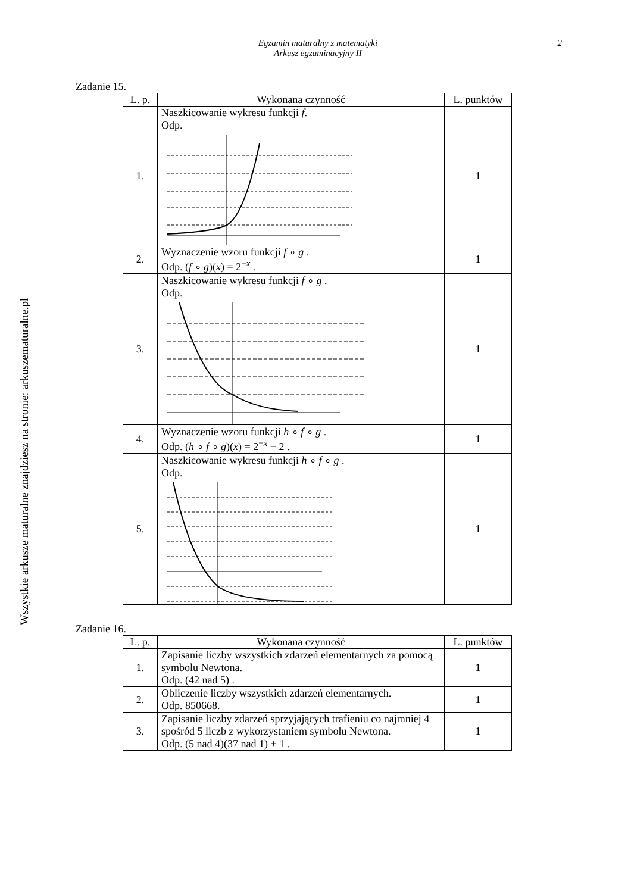Wszystkie arkusze maturalne znajdziesz na stronie: arkuszematuralne.pl
Egzamin maturalny z matematyki
Arkusz egzaminacyjny II
2
Zadanie 15.
| L. p. | Wykonana czynność | L. punktów |
| --- | --- | --- |
| 1. | Naszkicowanie wykresu funkcji f . Odp. | 1 |
| 2. | Wyznaczenie wzoru funkcji f ∘ g . Odp. ( f ∘ g )( x ) = 2<sup>−x</sup> . | 1 |
| 3. | Naszkicowanie wykresu funkcji f ∘ g . Odp. | 1 |
| 4. | Wyznaczenie wzoru funkcji h ∘ f ∘ g . Odp. ( h ∘ f ∘ g )( x ) = 2<sup>−x</sup> − 2 . | 1 |
| 5. | Naszkicowanie wykresu funkcji h ∘ f ∘ g . Odp. | 1 |
Zadanie 16.
| L. p. | Wykonana czynność | L. punktów |
| --- | --- | --- |
| 1. | Zapisanie liczby wszystkich zdarzeń elementarnych za pomocą symbolu Newtona. Odp. (42 nad 5) . | 1 |
| 2. | Obliczenie liczby wszystkich zdarzeń elementarnych. Odp. 850668. | 1 |
| 3. | Zapisanie liczby zdarzeń sprzyjających trafieniu co najmniej 4 spośród 5 liczb z wykorzystaniem symbolu Newtona. Odp. (5 nad 4)(37 nad 1) + 1 . | 1 |